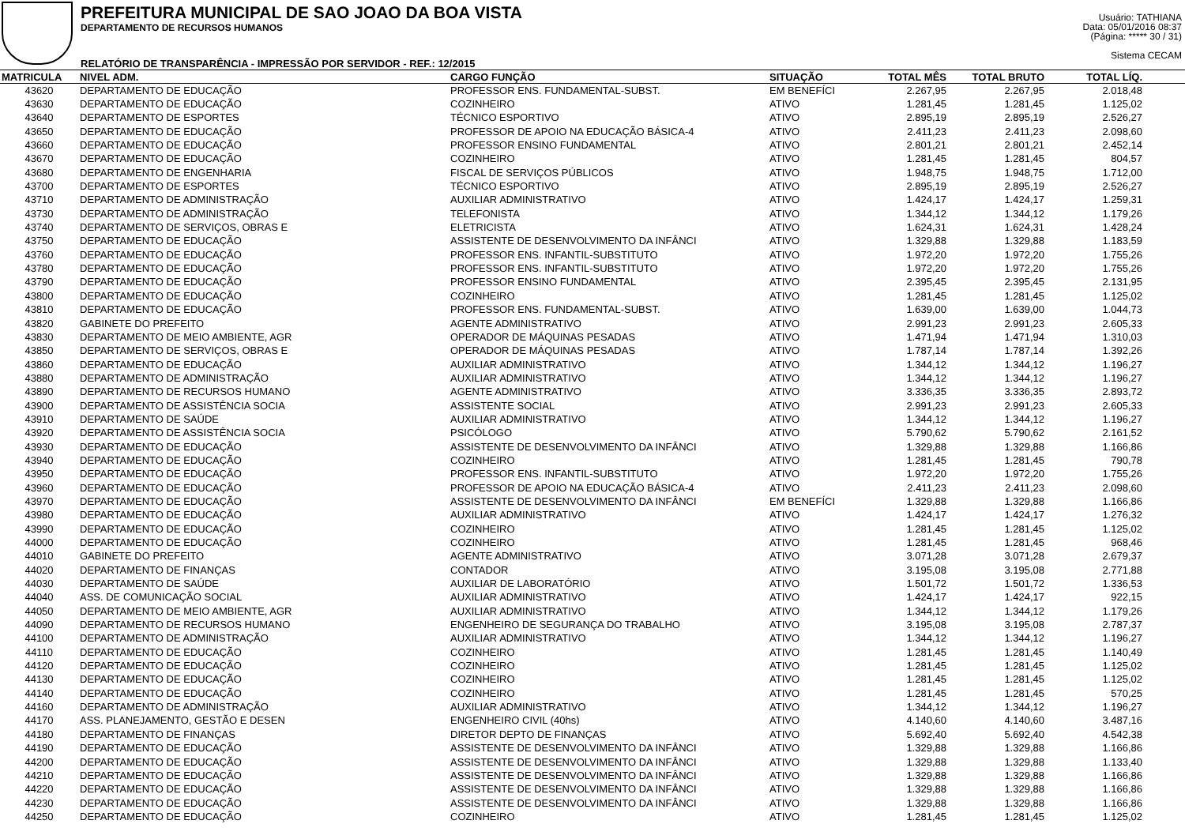PREFEITURA MUNICIPAL DE SAO JOAO DA BOA VISTA
DEPARTAMENTO DE RECURSOS HUMANOS
RELATÓRIO DE TRANSPARÊNCIA - IMPRESSÃO POR SERVIDOR - REF.: 12/2015
Usuário: TATHIANA
Data: 05/01/2016 08:37
(Página: ***** 30 / 31)
Sistema CECAM
| MATRICULA | NIVEL ADM. | CARGO FUNÇÃO | SITUAÇÃO | TOTAL MÊS | TOTAL BRUTO | TOTAL LÍQ. | |
| --- | --- | --- | --- | --- | --- | --- | --- |
| 43620 | DEPARTAMENTO DE EDUCAÇÃO | PROFESSOR ENS. FUNDAMENTAL-SUBST. | EM BENEFÍCI | 2.267,95 | 2.267,95 | 2.018,48 | |
| 43630 | DEPARTAMENTO DE EDUCAÇÃO | COZINHEIRO | ATIVO | 1.281,45 | 1.281,45 | 1.125,02 | |
| 43640 | DEPARTAMENTO DE ESPORTES | TÉCNICO ESPORTIVO | ATIVO | 2.895,19 | 2.895,19 | 2.526,27 | |
| 43650 | DEPARTAMENTO DE EDUCAÇÃO | PROFESSOR DE APOIO NA EDUCAÇÃO BÁSICA-4 | ATIVO | 2.411,23 | 2.411,23 | 2.098,60 | |
| 43660 | DEPARTAMENTO DE EDUCAÇÃO | PROFESSOR ENSINO FUNDAMENTAL | ATIVO | 2.801,21 | 2.801,21 | 2.452,14 | |
| 43670 | DEPARTAMENTO DE EDUCAÇÃO | COZINHEIRO | ATIVO | 1.281,45 | 1.281,45 | 804,57 | |
| 43680 | DEPARTAMENTO DE ENGENHARIA | FISCAL DE SERVIÇOS PÚBLICOS | ATIVO | 1.948,75 | 1.948,75 | 1.712,00 | |
| 43700 | DEPARTAMENTO DE ESPORTES | TÉCNICO ESPORTIVO | ATIVO | 2.895,19 | 2.895,19 | 2.526,27 | |
| 43710 | DEPARTAMENTO DE ADMINISTRAÇÃO | AUXILIAR ADMINISTRATIVO | ATIVO | 1.424,17 | 1.424,17 | 1.259,31 | |
| 43730 | DEPARTAMENTO DE ADMINISTRAÇÃO | TELEFONISTA | ATIVO | 1.344,12 | 1.344,12 | 1.179,26 | |
| 43740 | DEPARTAMENTO DE SERVIÇOS, OBRAS E | ELETRICISTA | ATIVO | 1.624,31 | 1.624,31 | 1.428,24 | |
| 43750 | DEPARTAMENTO DE EDUCAÇÃO | ASSISTENTE DE DESENVOLVIMENTO DA INFÂNCI | ATIVO | 1.329,88 | 1.329,88 | 1.183,59 | |
| 43760 | DEPARTAMENTO DE EDUCAÇÃO | PROFESSOR ENS. INFANTIL-SUBSTITUTO | ATIVO | 1.972,20 | 1.972,20 | 1.755,26 | |
| 43780 | DEPARTAMENTO DE EDUCAÇÃO | PROFESSOR ENS. INFANTIL-SUBSTITUTO | ATIVO | 1.972,20 | 1.972,20 | 1.755,26 | |
| 43790 | DEPARTAMENTO DE EDUCAÇÃO | PROFESSOR ENSINO FUNDAMENTAL | ATIVO | 2.395,45 | 2.395,45 | 2.131,95 | |
| 43800 | DEPARTAMENTO DE EDUCAÇÃO | COZINHEIRO | ATIVO | 1.281,45 | 1.281,45 | 1.125,02 | |
| 43810 | DEPARTAMENTO DE EDUCAÇÃO | PROFESSOR ENS. FUNDAMENTAL-SUBST. | ATIVO | 1.639,00 | 1.639,00 | 1.044,73 | |
| 43820 | GABINETE DO PREFEITO | AGENTE ADMINISTRATIVO | ATIVO | 2.991,23 | 2.991,23 | 2.605,33 | |
| 43830 | DEPARTAMENTO DE MEIO AMBIENTE, AGR | OPERADOR DE MÁQUINAS PESADAS | ATIVO | 1.471,94 | 1.471,94 | 1.310,03 | |
| 43850 | DEPARTAMENTO DE SERVIÇOS, OBRAS E | OPERADOR DE MÁQUINAS PESADAS | ATIVO | 1.787,14 | 1.787,14 | 1.392,26 | |
| 43860 | DEPARTAMENTO DE EDUCAÇÃO | AUXILIAR ADMINISTRATIVO | ATIVO | 1.344,12 | 1.344,12 | 1.196,27 | |
| 43880 | DEPARTAMENTO DE ADMINISTRAÇÃO | AUXILIAR ADMINISTRATIVO | ATIVO | 1.344,12 | 1.344,12 | 1.196,27 | |
| 43890 | DEPARTAMENTO DE RECURSOS HUMANO | AGENTE ADMINISTRATIVO | ATIVO | 3.336,35 | 3.336,35 | 2.893,72 | |
| 43900 | DEPARTAMENTO DE ASSISTÊNCIA SOCIA | ASSISTENTE SOCIAL | ATIVO | 2.991,23 | 2.991,23 | 2.605,33 | |
| 43910 | DEPARTAMENTO DE SAÚDE | AUXILIAR ADMINISTRATIVO | ATIVO | 1.344,12 | 1.344,12 | 1.196,27 | |
| 43920 | DEPARTAMENTO DE ASSISTÊNCIA SOCIA | PSICÓLOGO | ATIVO | 5.790,62 | 5.790,62 | 2.161,52 | |
| 43930 | DEPARTAMENTO DE EDUCAÇÃO | ASSISTENTE DE DESENVOLVIMENTO DA INFÂNCI | ATIVO | 1.329,88 | 1.329,88 | 1.166,86 | |
| 43940 | DEPARTAMENTO DE EDUCAÇÃO | COZINHEIRO | ATIVO | 1.281,45 | 1.281,45 | 790,78 | |
| 43950 | DEPARTAMENTO DE EDUCAÇÃO | PROFESSOR ENS. INFANTIL-SUBSTITUTO | ATIVO | 1.972,20 | 1.972,20 | 1.755,26 | |
| 43960 | DEPARTAMENTO DE EDUCAÇÃO | PROFESSOR DE APOIO NA EDUCAÇÃO BÁSICA-4 | ATIVO | 2.411,23 | 2.411,23 | 2.098,60 | |
| 43970 | DEPARTAMENTO DE EDUCAÇÃO | ASSISTENTE DE DESENVOLVIMENTO DA INFÂNCI | EM BENEFÍCI | 1.329,88 | 1.329,88 | 1.166,86 | |
| 43980 | DEPARTAMENTO DE EDUCAÇÃO | AUXILIAR ADMINISTRATIVO | ATIVO | 1.424,17 | 1.424,17 | 1.276,32 | |
| 43990 | DEPARTAMENTO DE EDUCAÇÃO | COZINHEIRO | ATIVO | 1.281,45 | 1.281,45 | 1.125,02 | |
| 44000 | DEPARTAMENTO DE EDUCAÇÃO | COZINHEIRO | ATIVO | 1.281,45 | 1.281,45 | 968,46 | |
| 44010 | GABINETE DO PREFEITO | AGENTE ADMINISTRATIVO | ATIVO | 3.071,28 | 3.071,28 | 2.679,37 | |
| 44020 | DEPARTAMENTO DE FINANÇAS | CONTADOR | ATIVO | 3.195,08 | 3.195,08 | 2.771,88 | |
| 44030 | DEPARTAMENTO DE SAÚDE | AUXILIAR DE LABORATÓRIO | ATIVO | 1.501,72 | 1.501,72 | 1.336,53 | |
| 44040 | ASS. DE COMUNICAÇÃO SOCIAL | AUXILIAR ADMINISTRATIVO | ATIVO | 1.424,17 | 1.424,17 | 922,15 | |
| 44050 | DEPARTAMENTO DE MEIO AMBIENTE, AGR | AUXILIAR ADMINISTRATIVO | ATIVO | 1.344,12 | 1.344,12 | 1.179,26 | |
| 44090 | DEPARTAMENTO DE RECURSOS HUMANO | ENGENHEIRO DE SEGURANÇA DO TRABALHO | ATIVO | 3.195,08 | 3.195,08 | 2.787,37 | |
| 44100 | DEPARTAMENTO DE ADMINISTRAÇÃO | AUXILIAR ADMINISTRATIVO | ATIVO | 1.344,12 | 1.344,12 | 1.196,27 | |
| 44110 | DEPARTAMENTO DE EDUCAÇÃO | COZINHEIRO | ATIVO | 1.281,45 | 1.281,45 | 1.140,49 | |
| 44120 | DEPARTAMENTO DE EDUCAÇÃO | COZINHEIRO | ATIVO | 1.281,45 | 1.281,45 | 1.125,02 | |
| 44130 | DEPARTAMENTO DE EDUCAÇÃO | COZINHEIRO | ATIVO | 1.281,45 | 1.281,45 | 1.125,02 | |
| 44140 | DEPARTAMENTO DE EDUCAÇÃO | COZINHEIRO | ATIVO | 1.281,45 | 1.281,45 | 570,25 | |
| 44160 | DEPARTAMENTO DE ADMINISTRAÇÃO | AUXILIAR ADMINISTRATIVO | ATIVO | 1.344,12 | 1.344,12 | 1.196,27 | |
| 44170 | ASS. PLANEJAMENTO, GESTÃO E DESEN | ENGENHEIRO CIVIL (40hs) | ATIVO | 4.140,60 | 4.140,60 | 3.487,16 | |
| 44180 | DEPARTAMENTO DE FINANÇAS | DIRETOR DEPTO DE FINANÇAS | ATIVO | 5.692,40 | 5.692,40 | 4.542,38 | |
| 44190 | DEPARTAMENTO DE EDUCAÇÃO | ASSISTENTE DE DESENVOLVIMENTO DA INFÂNCI | ATIVO | 1.329,88 | 1.329,88 | 1.166,86 | |
| 44200 | DEPARTAMENTO DE EDUCAÇÃO | ASSISTENTE DE DESENVOLVIMENTO DA INFÂNCI | ATIVO | 1.329,88 | 1.329,88 | 1.133,40 | |
| 44210 | DEPARTAMENTO DE EDUCAÇÃO | ASSISTENTE DE DESENVOLVIMENTO DA INFÂNCI | ATIVO | 1.329,88 | 1.329,88 | 1.166,86 | |
| 44220 | DEPARTAMENTO DE EDUCAÇÃO | ASSISTENTE DE DESENVOLVIMENTO DA INFÂNCI | ATIVO | 1.329,88 | 1.329,88 | 1.166,86 | |
| 44230 | DEPARTAMENTO DE EDUCAÇÃO | ASSISTENTE DE DESENVOLVIMENTO DA INFÂNCI | ATIVO | 1.329,88 | 1.329,88 | 1.166,86 | |
| 44250 | DEPARTAMENTO DE EDUCAÇÃO | COZINHEIRO | ATIVO | 1.281,45 | 1.281,45 | 1.125,02 | |